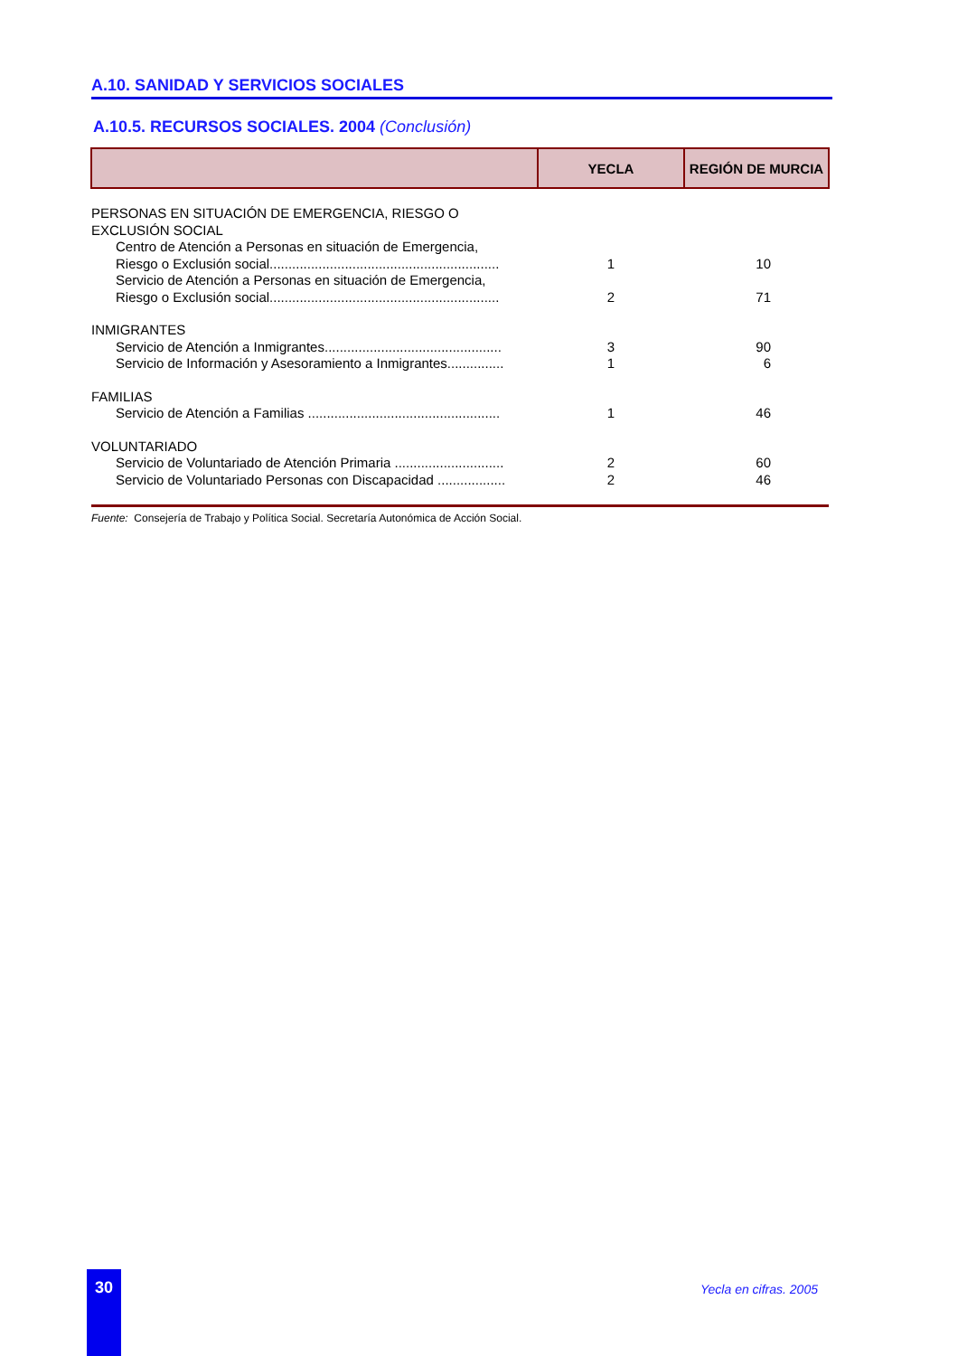A.10. SANIDAD Y SERVICIOS SOCIALES
A.10.5. RECURSOS SOCIALES. 2004 (Conclusión)
| | YECLA | REGIÓN DE MURCIA |
| --- | --- | --- |
| PERSONAS EN SITUACIÓN DE EMERGENCIA, RIESGO O EXCLUSIÓN SOCIAL | | |
| Centro de Atención a Personas en situación de Emergencia, Riesgo o Exclusión social............................................................. | 1 | 10 |
| Servicio de Atención a Personas en situación de Emergencia, Riesgo o Exclusión social............................................................. | 2 | 71 |
| INMIGRANTES | | |
| Servicio de Atención a Inmigrantes............................................... | 3 | 90 |
| Servicio de Información y Asesoramiento a Inmigrantes............... | 1 | 6 |
| FAMILIAS | | |
| Servicio de Atención a Familias ................................................... | 1 | 46 |
| VOLUNTARIADO | | |
| Servicio de Voluntariado de Atención Primaria ............................. | 2 | 60 |
| Servicio de Voluntariado Personas con Discapacidad .................. | 2 | 46 |
Fuente: Consejería de Trabajo y Política Social. Secretaría Autonómica de Acción Social.
30
Yecla en cifras. 2005